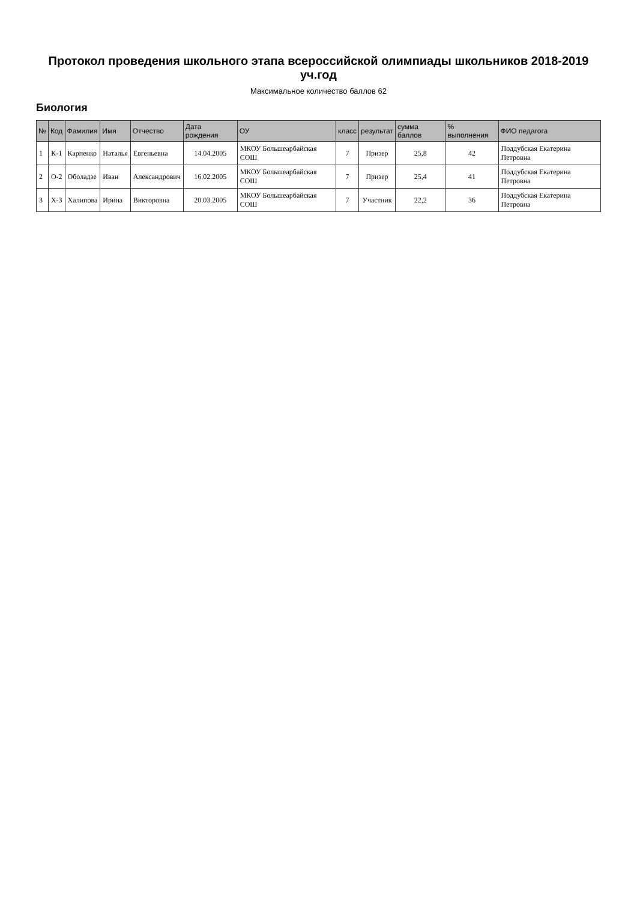Протокол проведения школьного этапа всероссийской олимпиады школьников 2018-2019 уч.год
Максимальное количество баллов 62
Биология
| № | Код | Фамилия | Имя | Отчество | Дата рождения | ОУ | класс | результат | сумма баллов | % выполнения | ФИО педагога |
| --- | --- | --- | --- | --- | --- | --- | --- | --- | --- | --- | --- |
| 1 | К-1 | Карпенко | Наталья | Евгеньевна | 14.04.2005 | МКОУ Большеарбайская СОШ | 7 | Призер | 25,8 | 42 | Поддубская Екатерина Петровна |
| 2 | О-2 | Оболадзе | Иван | Александрович | 16.02.2005 | МКОУ Большеарбайская СОШ | 7 | Призер | 25,4 | 41 | Поддубская Екатерина Петровна |
| 3 | Х-3 | Халипова | Ирина | Викторовна | 20.03.2005 | МКОУ Большеарбайская СОШ | 7 | Участник | 22,2 | 36 | Поддубская Екатерина Петровна |